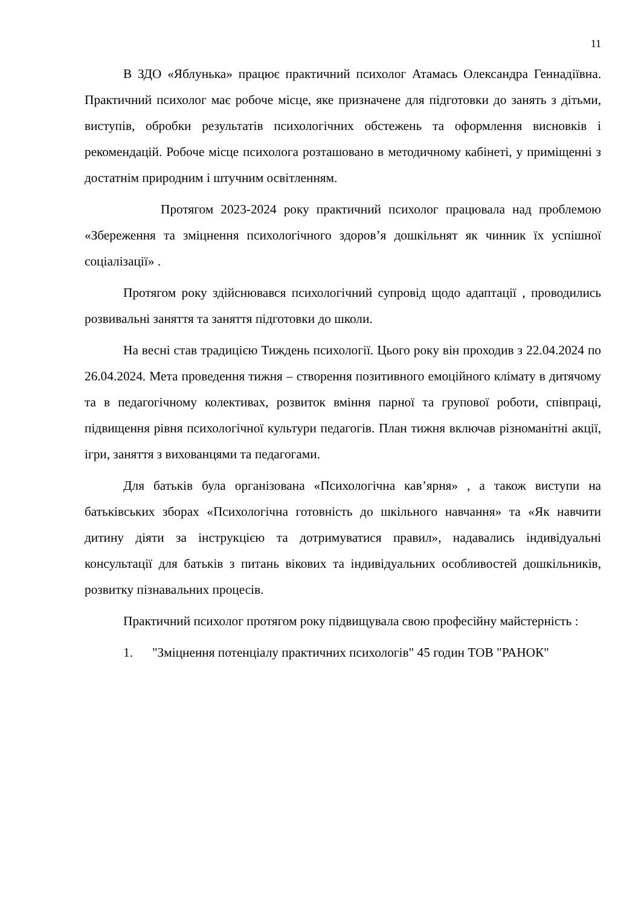11
В ЗДО «Яблунька» працює практичний психолог Атамась Олександра Геннадіївна. Практичний психолог має робоче місце, яке призначене для підготовки до занять з дітьми, виступів, обробки результатів психологічних обстежень та оформлення висновків і рекомендацій. Робоче місце психолога розташовано в методичному кабінеті, у приміщенні з достатнім природним і штучним освітленням.
Протягом 2023-2024 року практичний психолог працювала над проблемою «Збереження та зміцнення психологічного здоров’я дошкільнят як чинник їх успішної соціалізації» .
Протягом року здійснювався психологічний супровід щодо адаптації , проводились розвивальні заняття та заняття підготовки до школи.
На весні став традицією Тиждень психології. Цього року він проходив з 22.04.2024 по 26.04.2024. Мета проведення тижня – створення позитивного емоційного клімату в дитячому та в педагогічному колективах, розвиток вміння парної та групової роботи, співпраці, підвищення рівня психологічної культури педагогів. План тижня включав різноманітні акції, ігри, заняття з вихованцями та педагогами.
Для батьків була організована «Психологічна кав’ярня» , а також виступи на батьківських зборах «Психологічна готовність до шкільного навчання» та «Як навчити дитину діяти за інструкцією та дотримуватися правил», надавались індивідуальні консультації для батьків з питань вікових та індивідуальних особливостей дошкільників, розвитку пізнавальних процесів.
Практичний психолог протягом року підвищувала свою професійну майстерність :
1. "Зміцнення потенціалу практичних психологів" 45 годин ТОВ "РАНОК"